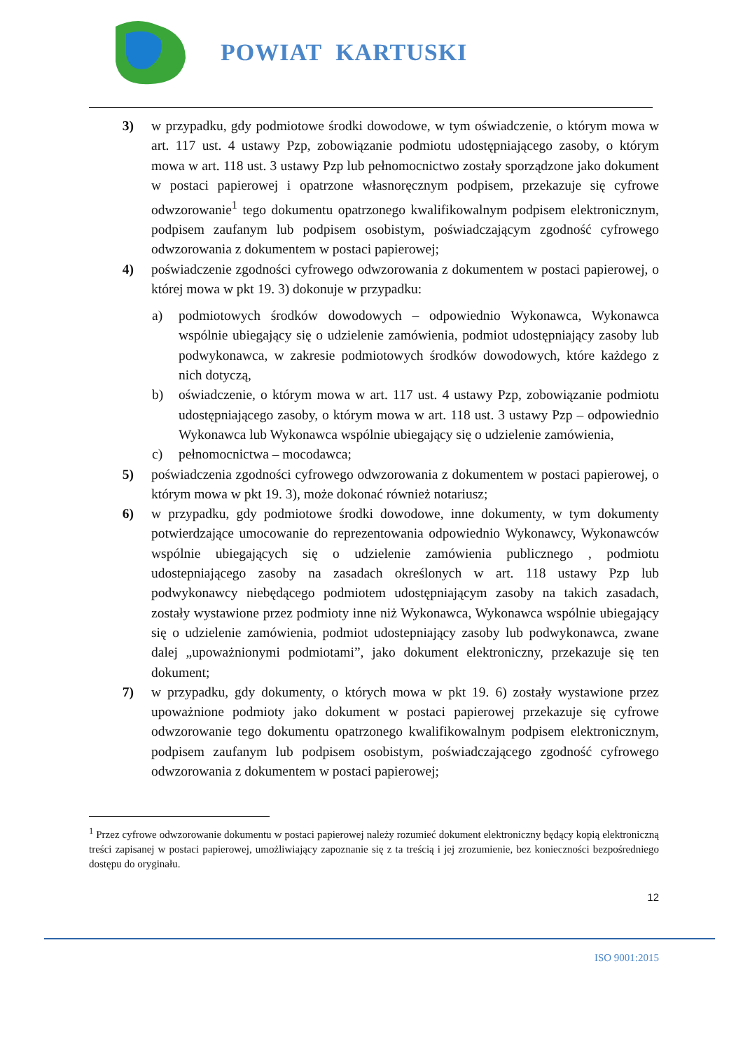POWIAT KARTUSKI
3) w przypadku, gdy podmiotowe środki dowodowe, w tym oświadczenie, o którym mowa w art. 117 ust. 4 ustawy Pzp, zobowiązanie podmiotu udostępniającego zasoby, o którym mowa w art. 118 ust. 3 ustawy Pzp lub pełnomocnictwo zostały sporządzone jako dokument w postaci papierowej i opatrzone własnoręcznym podpisem, przekazuje się cyfrowe odwzorowanie<sup>1</sup> tego dokumentu opatrzonego kwalifikowalnym podpisem elektronicznym, podpisem zaufanym lub podpisem osobistym, poświadczającym zgodność cyfrowego odwzorowania z dokumentem w postaci papierowej;
4) poświadczenie zgodności cyfrowego odwzorowania z dokumentem w postaci papierowej, o której mowa w pkt 19. 3) dokonuje w przypadku:
a) podmiotowych środków dowodowych – odpowiednio Wykonawca, Wykonawca wspólnie ubiegający się o udzielenie zamówienia, podmiot udostępniający zasoby lub podwykonawca, w zakresie podmiotowych środków dowodowych, które każdego z nich dotyczą,
b) oświadczenie, o którym mowa w art. 117 ust. 4 ustawy Pzp, zobowiązanie podmiotu udostępniającego zasoby, o którym mowa w art. 118 ust. 3 ustawy Pzp – odpowiednio Wykonawca lub Wykonawca wspólnie ubiegający się o udzielenie zamówienia,
c) pełnomocnictwa – mocodawca;
5) poświadczenia zgodności cyfrowego odwzorowania z dokumentem w postaci papierowej, o którym mowa w pkt 19. 3), może dokonać również notariusz;
6) w przypadku, gdy podmiotowe środki dowodowe, inne dokumenty, w tym dokumenty potwierdzające umocowanie do reprezentowania odpowiednio Wykonawcy, Wykonawców wspólnie ubiegających się o udzielenie zamówienia publicznego , podmiotu udostepniającego zasoby na zasadach określonych w art. 118 ustawy Pzp lub podwykonawcy niebędącego podmiotem udostępniającym zasoby na takich zasadach, zostały wystawione przez podmioty inne niż Wykonawca, Wykonawca wspólnie ubiegający się o udzielenie zamówienia, podmiot udostepniający zasoby lub podwykonawca, zwane dalej „upoważnionymi podmiotami”, jako dokument elektroniczny, przekazuje się ten dokument;
7) w przypadku, gdy dokumenty, o których mowa w pkt 19. 6) zostały wystawione przez upoważnione podmioty jako dokument w postaci papierowej przekazuje się cyfrowe odwzorowanie tego dokumentu opatrzonego kwalifikowalnym podpisem elektronicznym, podpisem zaufanym lub podpisem osobistym, poświadczającego zgodność cyfrowego odwzorowania z dokumentem w postaci papierowej;
<sup>1</sup> Przez cyfrowe odwzorowanie dokumentu w postaci papierowej należy rozumieć dokument elektroniczny będący kopią elektroniczną treści zapisanej w postaci papierowej, umożliwiający zapoznanie się z ta treścią i jej zrozumienie, bez konieczności bezpośredniego dostępu do oryginału.
12
ISO 9001:2015